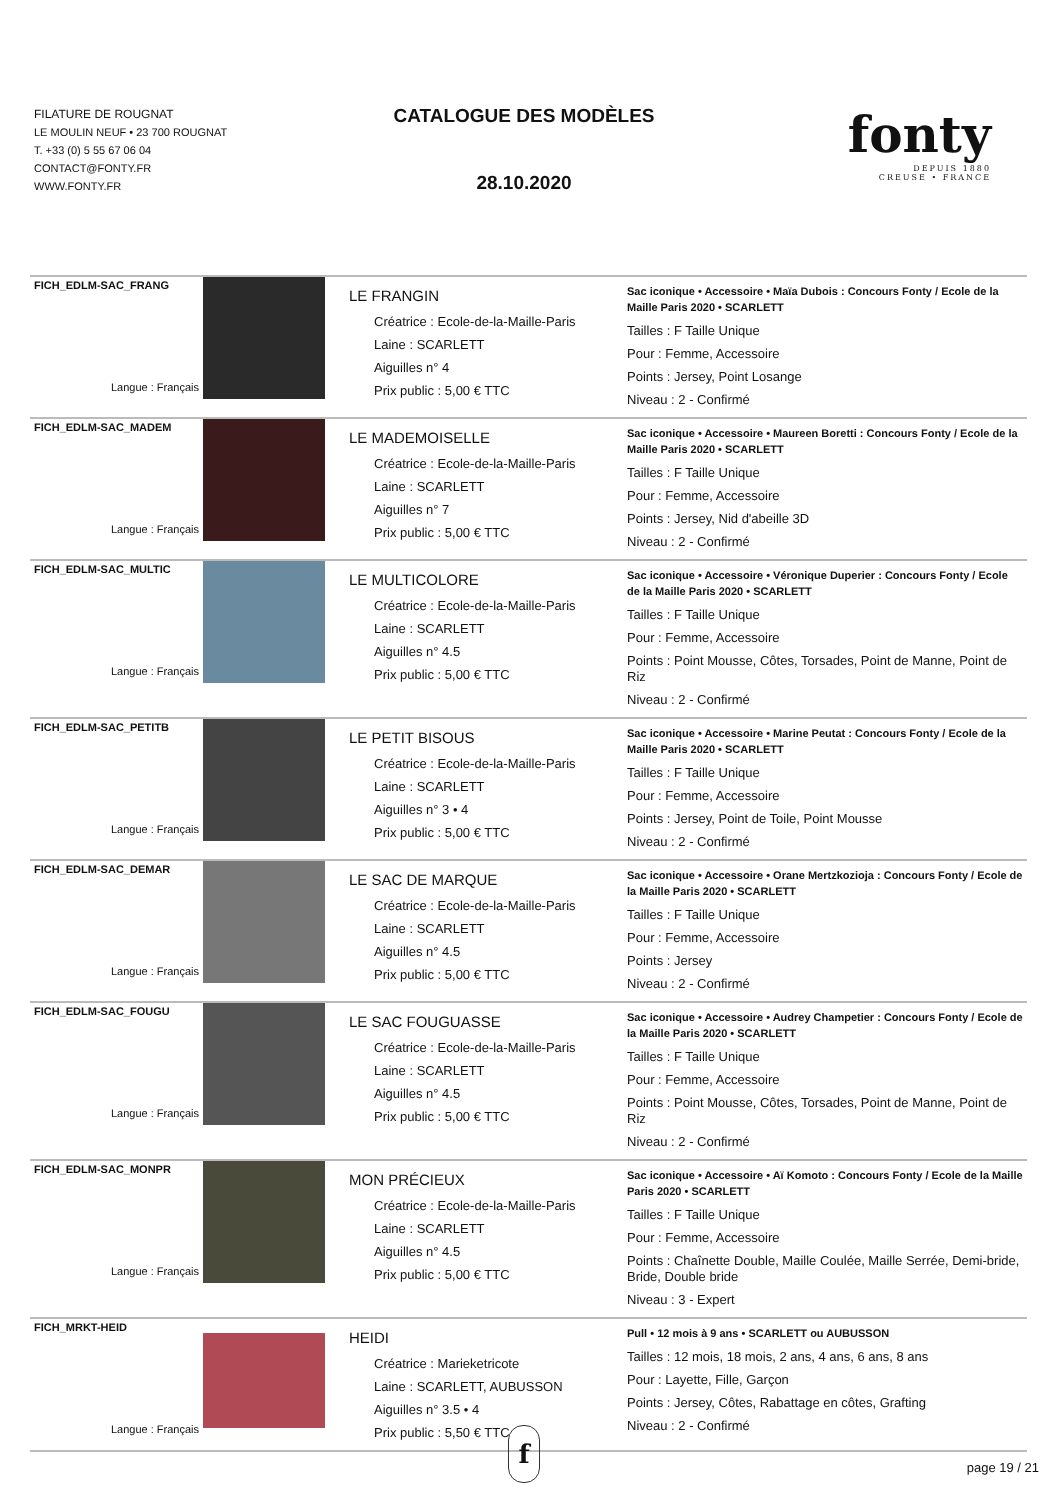FILATURE DE ROUGNAT
LE MOULIN NEUF • 23 700 ROUGNAT
T. +33 (0) 5 55 67 06 04
CONTACT@FONTY.FR
WWW.FONTY.FR
CATALOGUE DES MODÈLES
28.10.2020
fonty
DEPUIS 1880
CREUSE • FRANCE
| FICH_EDLM-SAC_FRANG Langue : Français | | LE FRANGIN Créatrice : Ecole-de-la-Maille-Paris Laine : SCARLETT Aiguilles n° 4 Prix public : 5,00 € TTC | Sac iconique • Accessoire • Maïa Dubois : Concours Fonty / Ecole de la Maille Paris 2020 • SCARLETT Tailles : F Taille Unique Pour : Femme, Accessoire Points : Jersey, Point Losange Niveau : 2 - Confirmé |
| FICH_EDLM-SAC_MADEM Langue : Français | | LE MADEMOISELLE Créatrice : Ecole-de-la-Maille-Paris Laine : SCARLETT Aiguilles n° 7 Prix public : 5,00 € TTC | Sac iconique • Accessoire • Maureen Boretti : Concours Fonty / Ecole de la Maille Paris 2020 • SCARLETT Tailles : F Taille Unique Pour : Femme, Accessoire Points : Jersey, Nid d'abeille 3D Niveau : 2 - Confirmé |
| FICH_EDLM-SAC_MULTIC Langue : Français | | LE MULTICOLORE Créatrice : Ecole-de-la-Maille-Paris Laine : SCARLETT Aiguilles n° 4.5 Prix public : 5,00 € TTC | Sac iconique • Accessoire • Véronique Duperier : Concours Fonty / Ecole de la Maille Paris 2020 • SCARLETT Tailles : F Taille Unique Pour : Femme, Accessoire Points : Point Mousse, Côtes, Torsades, Point de Manne, Point de Riz Niveau : 2 - Confirmé |
| FICH_EDLM-SAC_PETITB Langue : Français | | LE PETIT BISOUS Créatrice : Ecole-de-la-Maille-Paris Laine : SCARLETT Aiguilles n° 3 • 4 Prix public : 5,00 € TTC | Sac iconique • Accessoire • Marine Peutat : Concours Fonty / Ecole de la Maille Paris 2020 • SCARLETT Tailles : F Taille Unique Pour : Femme, Accessoire Points : Jersey, Point de Toile, Point Mousse Niveau : 2 - Confirmé |
| FICH_EDLM-SAC_DEMAR Langue : Français | | LE SAC DE MARQUE Créatrice : Ecole-de-la-Maille-Paris Laine : SCARLETT Aiguilles n° 4.5 Prix public : 5,00 € TTC | Sac iconique • Accessoire • Orane Mertzkozioja : Concours Fonty / Ecole de la Maille Paris 2020 • SCARLETT Tailles : F Taille Unique Pour : Femme, Accessoire Points : Jersey Niveau : 2 - Confirmé |
| FICH_EDLM-SAC_FOUGU Langue : Français | | LE SAC FOUGUASSE Créatrice : Ecole-de-la-Maille-Paris Laine : SCARLETT Aiguilles n° 4.5 Prix public : 5,00 € TTC | Sac iconique • Accessoire • Audrey Champetier : Concours Fonty / Ecole de la Maille Paris 2020 • SCARLETT Tailles : F Taille Unique Pour : Femme, Accessoire Points : Point Mousse, Côtes, Torsades, Point de Manne, Point de Riz Niveau : 2 - Confirmé |
| FICH_EDLM-SAC_MONPR Langue : Français | | MON PRÉCIEUX Créatrice : Ecole-de-la-Maille-Paris Laine : SCARLETT Aiguilles n° 4.5 Prix public : 5,00 € TTC | Sac iconique • Accessoire • Aï Komoto : Concours Fonty / Ecole de la Maille Paris 2020 • SCARLETT Tailles : F Taille Unique Pour : Femme, Accessoire Points : Chaînette Double, Maille Coulée, Maille Serrée, Demi-bride, Bride, Double bride Niveau : 3 - Expert |
| FICH_MRKT-HEID Langue : Français | | HEIDI Créatrice : Marieketricote Laine : SCARLETT, AUBUSSON Aiguilles n° 3.5 • 4 Prix public : 5,50 € TTC | Pull • 12 mois à 9 ans • SCARLETT ou AUBUSSON Tailles : 12 mois, 18 mois, 2 ans, 4 ans, 6 ans, 8 ans Pour : Layette, Fille, Garçon Points : Jersey, Côtes, Rabattage en côtes, Grafting Niveau : 2 - Confirmé |
f
page 19 / 21